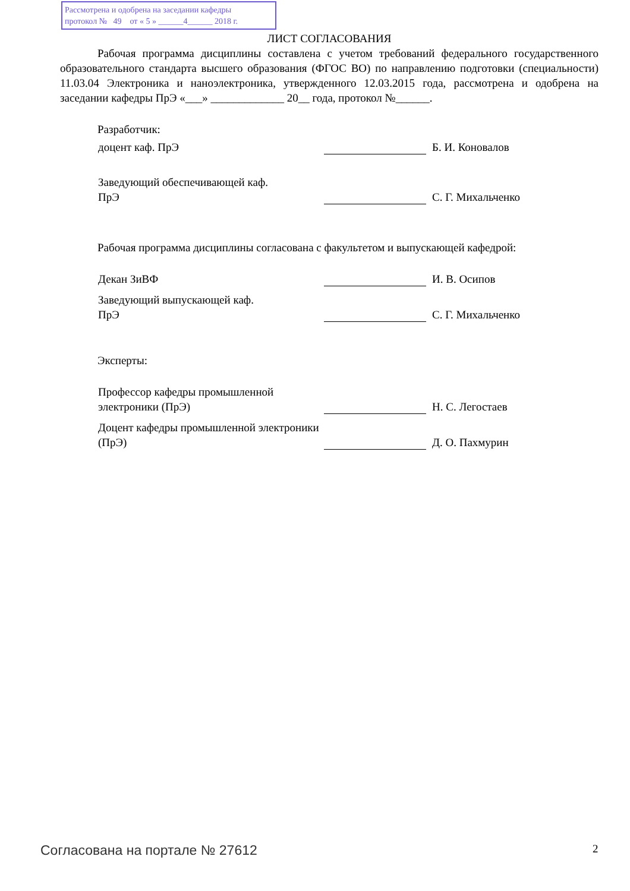Рассмотрена и одобрена на заседании кафедры
протокол № 49 от « 5 » ______4______ 2018 г.
ЛИСТ СОГЛАСОВАНИЯ
Рабочая программа дисциплины составлена с учетом требований федерального государственного образовательного стандарта высшего образования (ФГОС ВО) по направлению подготовки (специальности) 11.03.04 Электроника и наноэлектроника, утвержденного 12.03.2015 года, рассмотрена и одобрена на заседании кафедры ПрЭ «___» _____________ 20__ года, протокол №______.
Разработчик:
доцент каф. ПрЭ Б. И. Коновалов
Заведующий обеспечивающей каф.
ПрЭ
С. Г. Михальченко
Рабочая программа дисциплины согласована с факультетом и выпускающей кафедрой:
Декан ЗиВФ И. В. Осипов
Заведующий выпускающей каф.
ПрЭ
С. Г. Михальченко
Эксперты:
Профессор кафедры промышленной электроники (ПрЭ)
Н. С. Легостаев
Доцент кафедры промышленной электроники (ПрЭ)
Д. О. Пахмурин
Согласована на портале № 27612 2